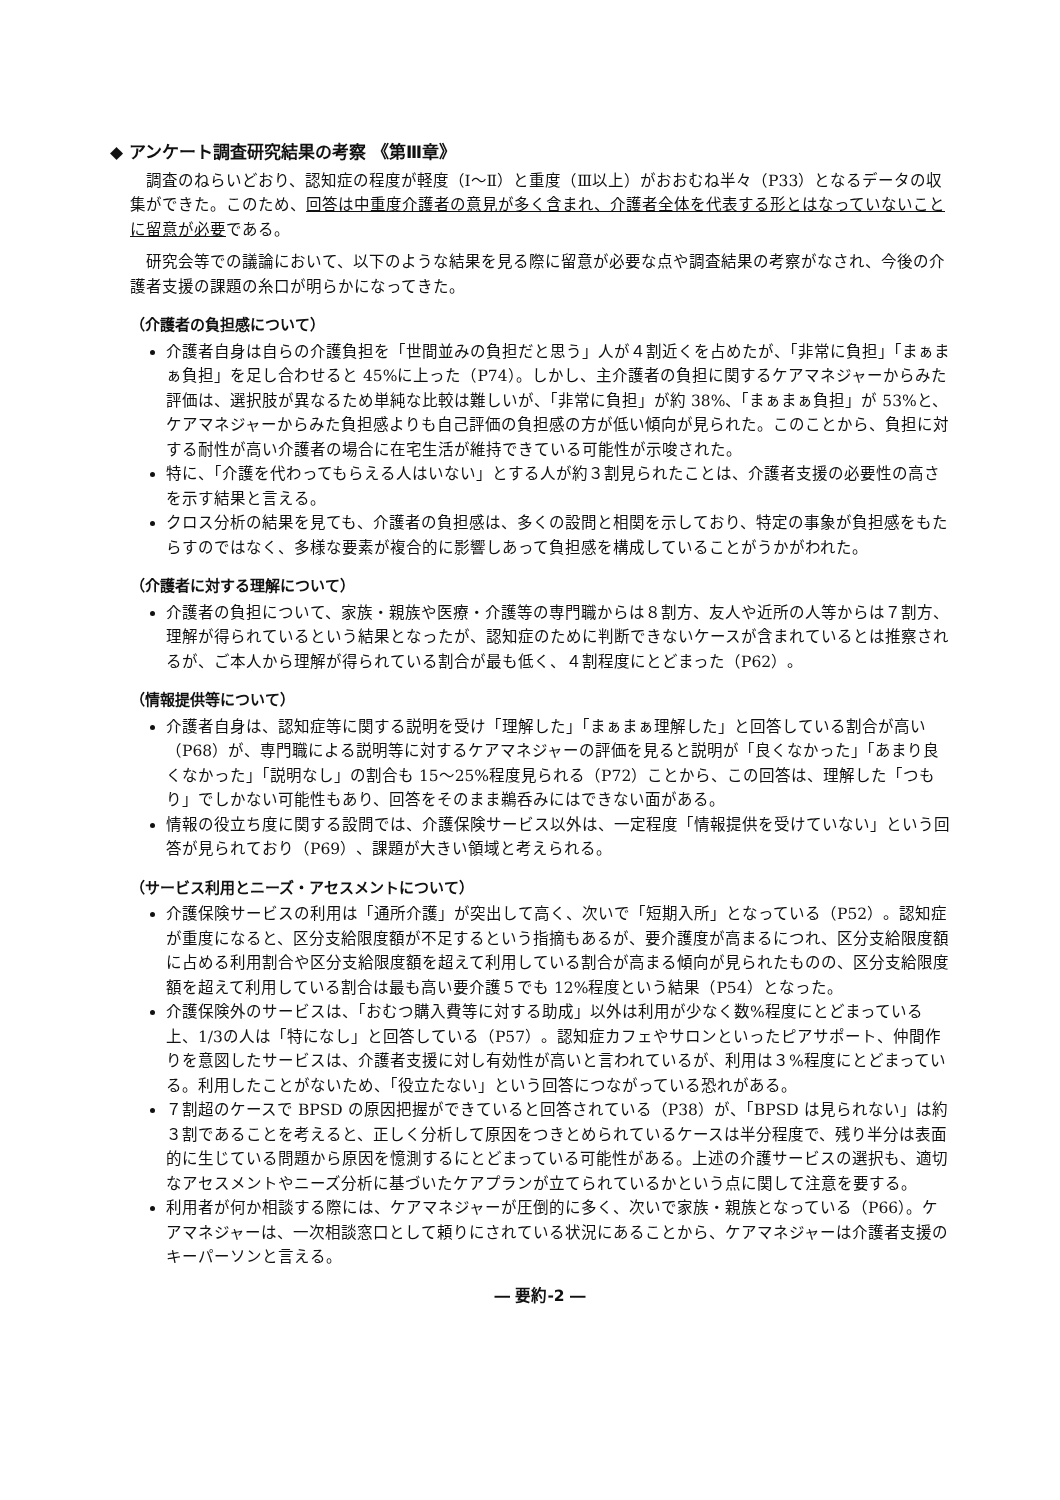◆ アンケート調査研究結果の考察 《第Ⅲ章》
調査のねらいどおり、認知症の程度が軽度（Ⅰ～Ⅱ）と重度（Ⅲ以上）がおおむね半々（P33）となるデータの収集ができた。このため、回答は中重度介護者の意見が多く含まれ、介護者全体を代表する形とはなっていないことに留意が必要である。
研究会等での議論において、以下のような結果を見る際に留意が必要な点や調査結果の考察がなされ、今後の介護者支援の課題の糸口が明らかになってきた。
（介護者の負担感について）
介護者自身は自らの介護負担を「世間並みの負担だと思う」人が４割近くを占めたが、「非常に負担」「まぁまぁ負担」を足し合わせると 45%に上った（P74）。しかし、主介護者の負担に関するケアマネジャーからみた評価は、選択肢が異なるため単純な比較は難しいが、「非常に負担」が約 38%、「まぁまぁ負担」が 53%と、ケアマネジャーからみた負担感よりも自己評価の負担感の方が低い傾向が見られた。このことから、負担に対する耐性が高い介護者の場合に在宅生活が維持できている可能性が示唆された。
特に、「介護を代わってもらえる人はいない」とする人が約３割見られたことは、介護者支援の必要性の高さを示す結果と言える。
クロス分析の結果を見ても、介護者の負担感は、多くの設問と相関を示しており、特定の事象が負担感をもたらすのではなく、多様な要素が複合的に影響しあって負担感を構成していることがうかがわれた。
（介護者に対する理解について）
介護者の負担について、家族・親族や医療・介護等の専門職からは８割方、友人や近所の人等からは７割方、理解が得られているという結果となったが、認知症のために判断できないケースが含まれているとは推察されるが、ご本人から理解が得られている割合が最も低く、４割程度にとどまった（P62）。
（情報提供等について）
介護者自身は、認知症等に関する説明を受け「理解した」「まぁまぁ理解した」と回答している割合が高い（P68）が、専門職による説明等に対するケアマネジャーの評価を見ると説明が「良くなかった」「あまり良くなかった」「説明なし」の割合も 15～25%程度見られる（P72）ことから、この回答は、理解した「つもり」でしかない可能性もあり、回答をそのまま鵜呑みにはできない面がある。
情報の役立ち度に関する設問では、介護保険サービス以外は、一定程度「情報提供を受けていない」という回答が見られており（P69）、課題が大きい領域と考えられる。
（サービス利用とニーズ・アセスメントについて）
介護保険サービスの利用は「通所介護」が突出して高く、次いで「短期入所」となっている（P52）。認知症が重度になると、区分支給限度額が不足するという指摘もあるが、要介護度が高まるにつれ、区分支給限度額に占める利用割合や区分支給限度額を超えて利用している割合が高まる傾向が見られたものの、区分支給限度額を超えて利用している割合は最も高い要介護５でも 12%程度という結果（P54）となった。
介護保険外のサービスは、「おむつ購入費等に対する助成」以外は利用が少なく数%程度にとどまっている上、1/3の人は「特になし」と回答している（P57）。認知症カフェやサロンといったピアサポート、仲間作りを意図したサービスは、介護者支援に対し有効性が高いと言われているが、利用は３%程度にとどまっている。利用したことがないため、「役立たない」という回答につながっている恐れがある。
７割超のケースで BPSD の原因把握ができていると回答されている（P38）が、「BPSD は見られない」は約３割であることを考えると、正しく分析して原因をつきとめられているケースは半分程度で、残り半分は表面的に生じている問題から原因を憶測するにとどまっている可能性がある。上述の介護サービスの選択も、適切なアセスメントやニーズ分析に基づいたケアプランが立てられているかという点に関して注意を要する。
利用者が何か相談する際には、ケアマネジャーが圧倒的に多く、次いで家族・親族となっている（P66）。ケアマネジャーは、一次相談窓口として頼りにされている状況にあることから、ケアマネジャーは介護者支援のキーパーソンと言える。
― 要約-2 ―